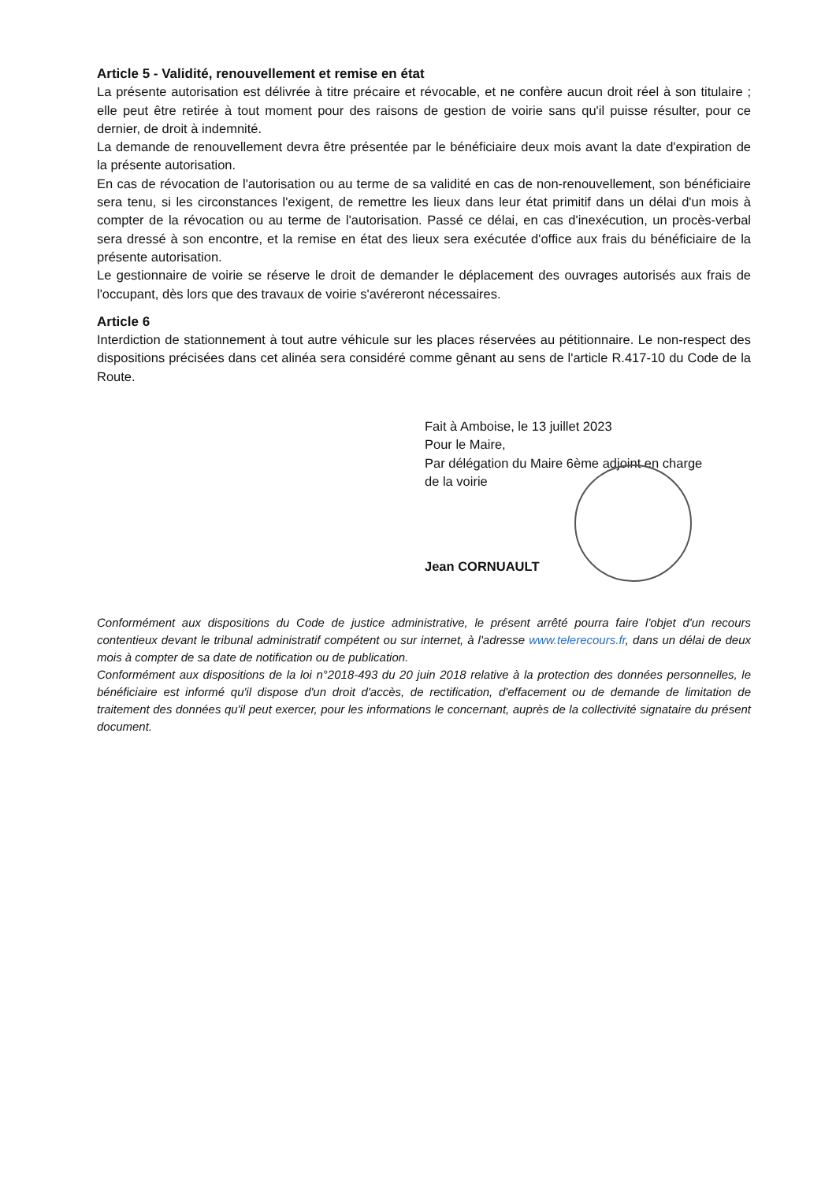Article 5 - Validité, renouvellement et remise en état
La présente autorisation est délivrée à titre précaire et révocable, et ne confère aucun droit réel à son titulaire ; elle peut être retirée à tout moment pour des raisons de gestion de voirie sans qu'il puisse résulter, pour ce dernier, de droit à indemnité.
La demande de renouvellement devra être présentée par le bénéficiaire deux mois avant la date d'expiration de la présente autorisation.
En cas de révocation de l'autorisation ou au terme de sa validité en cas de non-renouvellement, son bénéficiaire sera tenu, si les circonstances l'exigent, de remettre les lieux dans leur état primitif dans un délai d'un mois à compter de la révocation ou au terme de l'autorisation. Passé ce délai, en cas d'inexécution, un procès-verbal sera dressé à son encontre, et la remise en état des lieux sera exécutée d'office aux frais du bénéficiaire de la présente autorisation.
Le gestionnaire de voirie se réserve le droit de demander le déplacement des ouvrages autorisés aux frais de l'occupant, dès lors que des travaux de voirie s'avéreront nécessaires.
Article 6
Interdiction de stationnement à tout autre véhicule sur les places réservées au pétitionnaire. Le non-respect des dispositions précisées dans cet alinéa sera considéré comme gênant au sens de l'article R.417-10 du Code de la Route.
Fait à Amboise, le 13 juillet 2023
Pour le Maire,
Par délégation du Maire 6ème adjoint en charge
de la voirie
Jean CORNUAULT
Conformément aux dispositions du Code de justice administrative, le présent arrêté pourra faire l'objet d'un recours contentieux devant le tribunal administratif compétent ou sur internet, à l'adresse www.telerecours.fr, dans un délai de deux mois à compter de sa date de notification ou de publication.
Conformément aux dispositions de la loi n°2018-493 du 20 juin 2018 relative à la protection des données personnelles, le bénéficiaire est informé qu'il dispose d'un droit d'accès, de rectification, d'effacement ou de demande de limitation de traitement des données qu'il peut exercer, pour les informations le concernant, auprès de la collectivité signataire du présent document.